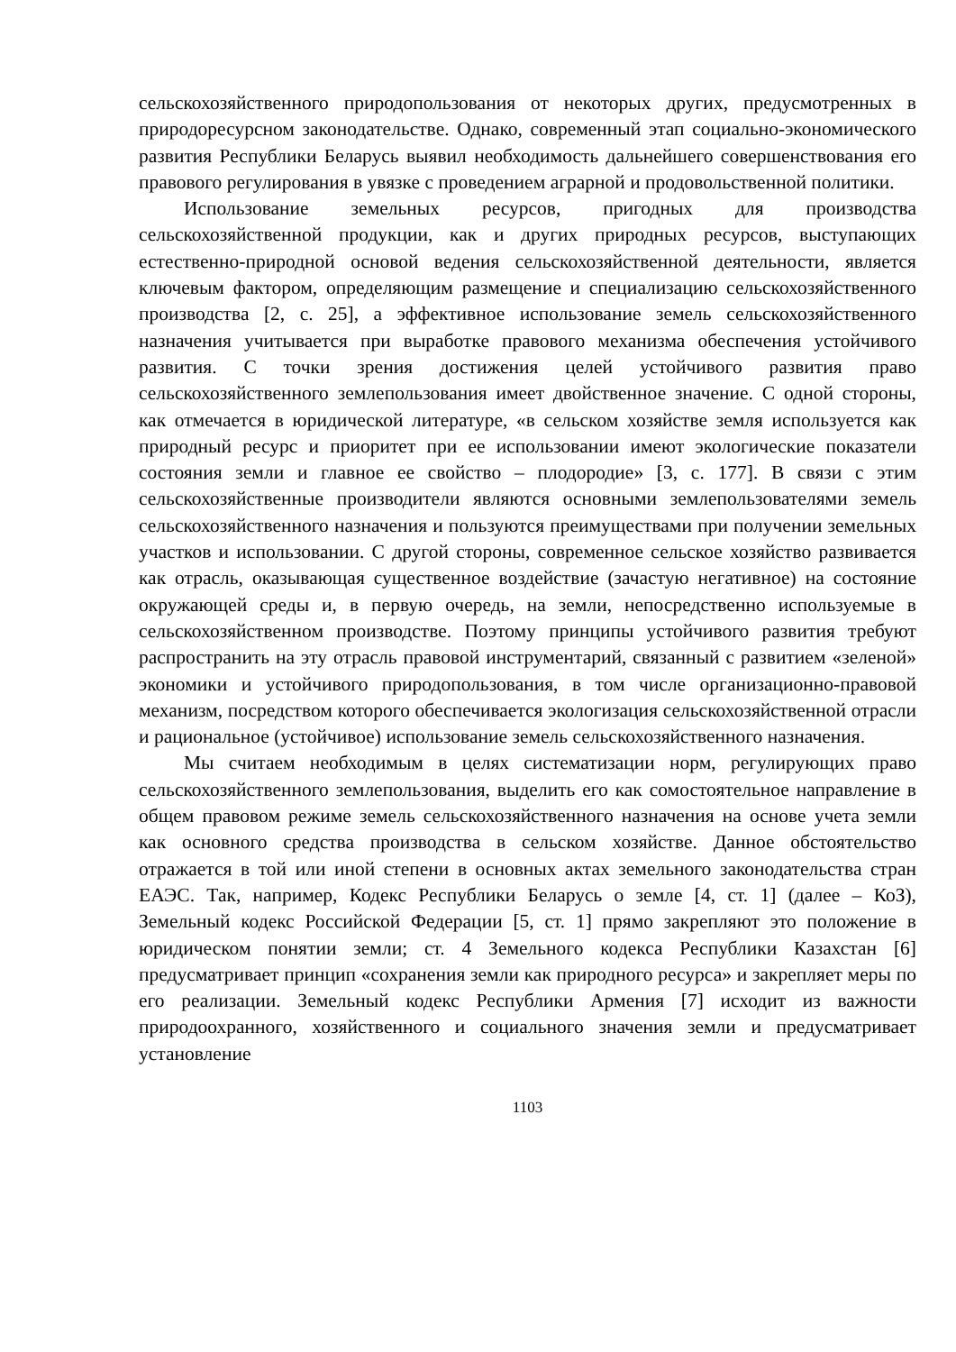сельскохозяйственного природопользования от некоторых других, предусмотренных в природоресурсном законодательстве. Однако, современный этап социально-экономического развития Республики Беларусь выявил необходимость дальнейшего совершенствования его правового регулирования в увязке с проведением аграрной и продовольственной политики.
Использование земельных ресурсов, пригодных для производства сельскохозяйственной продукции, как и других природных ресурсов, выступающих естественно-природной основой ведения сельскохозяйственной деятельности, является ключевым фактором, определяющим размещение и специализацию сельскохозяйственного производства [2, с. 25], а эффективное использование земель сельскохозяйственного назначения учитывается при выработке правового механизма обеспечения устойчивого развития. С точки зрения достижения целей устойчивого развития право сельскохозяйственного землепользования имеет двойственное значение. С одной стороны, как отмечается в юридической литературе, «в сельском хозяйстве земля используется как природный ресурс и приоритет при ее использовании имеют экологические показатели состояния земли и главное ее свойство – плодородие» [3, с. 177]. В связи с этим сельскохозяйственные производители являются основными землепользователями земель сельскохозяйственного назначения и пользуются преимуществами при получении земельных участков и использовании. С другой стороны, современное сельское хозяйство развивается как отрасль, оказывающая существенное воздействие (зачастую негативное) на состояние окружающей среды и, в первую очередь, на земли, непосредственно используемые в сельскохозяйственном производстве. Поэтому принципы устойчивого развития требуют распространить на эту отрасль правовой инструментарий, связанный с развитием «зеленой» экономики и устойчивого природопользования, в том числе организационно-правовой механизм, посредством которого обеспечивается экологизация сельскохозяйственной отрасли и рациональное (устойчивое) использование земель сельскохозяйственного назначения.
Мы считаем необходимым в целях систематизации норм, регулирующих право сельскохозяйственного землепользования, выделить его как сомостоятельное направление в общем правовом режиме земель сельскохозяйственного назначения на основе учета земли как основного средства производства в сельском хозяйстве. Данное обстоятельство отражается в той или иной степени в основных актах земельного законодательства стран ЕАЭС. Так, например, Кодекс Республики Беларусь о земле [4, ст. 1] (далее – КоЗ), Земельный кодекс Российской Федерации [5, ст. 1] прямо закрепляют это положение в юридическом понятии земли; ст. 4 Земельного кодекса Республики Казахстан [6] предусматривает принцип «сохранения земли как природного ресурса» и закрепляет меры по его реализации. Земельный кодекс Республики Армения [7] исходит из важности природоохранного, хозяйственного и социального значения земли и предусматривает установление
1103